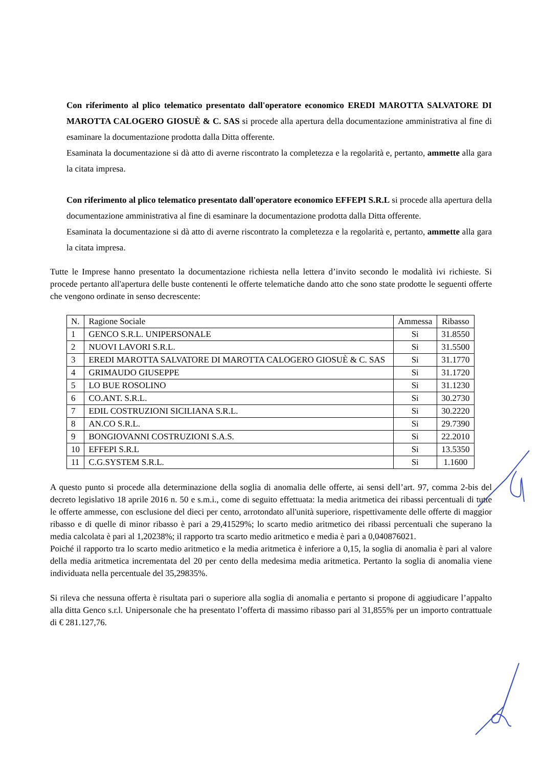Con riferimento al plico telematico presentato dall'operatore economico EREDI MAROTTA SALVATORE DI MAROTTA CALOGERO GIOSUÈ & C. SAS si procede alla apertura della documentazione amministrativa al fine di esaminare la documentazione prodotta dalla Ditta offerente.
Esaminata la documentazione si dà atto di averne riscontrato la completezza e la regolarità e, pertanto, ammette alla gara la citata impresa.
Con riferimento al plico telematico presentato dall'operatore economico EFFEPI S.R.L si procede alla apertura della documentazione amministrativa al fine di esaminare la documentazione prodotta dalla Ditta offerente.
Esaminata la documentazione si dà atto di averne riscontrato la completezza e la regolarità e, pertanto, ammette alla gara la citata impresa.
Tutte le Imprese hanno presentato la documentazione richiesta nella lettera d’invito secondo le modalità ivi richieste. Si procede pertanto all'apertura delle buste contenenti le offerte telematiche dando atto che sono state prodotte le seguenti offerte che vengono ordinate in senso decrescente:
| N. | Ragione Sociale | Ammessa | Ribasso |
| --- | --- | --- | --- |
| 1 | GENCO S.R.L. UNIPERSONALE | Si | 31.8550 |
| 2 | NUOVI LAVORI S.R.L. | Si | 31.5500 |
| 3 | EREDI MAROTTA SALVATORE DI MAROTTA CALOGERO GIOSUÈ & C. SAS | Si | 31.1770 |
| 4 | GRIMAUDO GIUSEPPE | Si | 31.1720 |
| 5 | LO BUE ROSOLINO | Si | 31.1230 |
| 6 | CO.ANT. S.R.L. | Si | 30.2730 |
| 7 | EDIL COSTRUZIONI SICILIANA S.R.L. | Si | 30.2220 |
| 8 | AN.CO S.R.L. | Si | 29.7390 |
| 9 | BONGIOVANNI COSTRUZIONI S.A.S. | Si | 22.2010 |
| 10 | EFFEPI S.R.L | Si | 13.5350 |
| 11 | C.G.SYSTEM S.R.L. | Si | 1.1600 |
A questo punto si procede alla determinazione della soglia di anomalia delle offerte, ai sensi dell’art. 97, comma 2-bis del decreto legislativo 18 aprile 2016 n. 50 e s.m.i., come di seguito effettuata: la media aritmetica dei ribassi percentuali di tutte le offerte ammesse, con esclusione del dieci per cento, arrotondato all'unità superiore, rispettivamente delle offerte di maggior ribasso e di quelle di minor ribasso è pari a 29,41529%; lo scarto medio aritmetico dei ribassi percentuali che superano la media calcolata è pari al 1,20238%; il rapporto tra scarto medio aritmetico e media è pari a 0,040876021.
Poiché il rapporto tra lo scarto medio aritmetico e la media aritmetica è inferiore a 0,15, la soglia di anomalia è pari al valore della media aritmetica incrementata del 20 per cento della medesima media aritmetica. Pertanto la soglia di anomalia viene individuata nella percentuale del 35,29835%.
Si rileva che nessuna offerta è risultata pari o superiore alla soglia di anomalia e pertanto si propone di aggiudicare l’appalto alla ditta Genco s.r.l. Unipersonale che ha presentato l’offerta di massimo ribasso pari al 31,855% per un importo contrattuale di € 281.127,76.